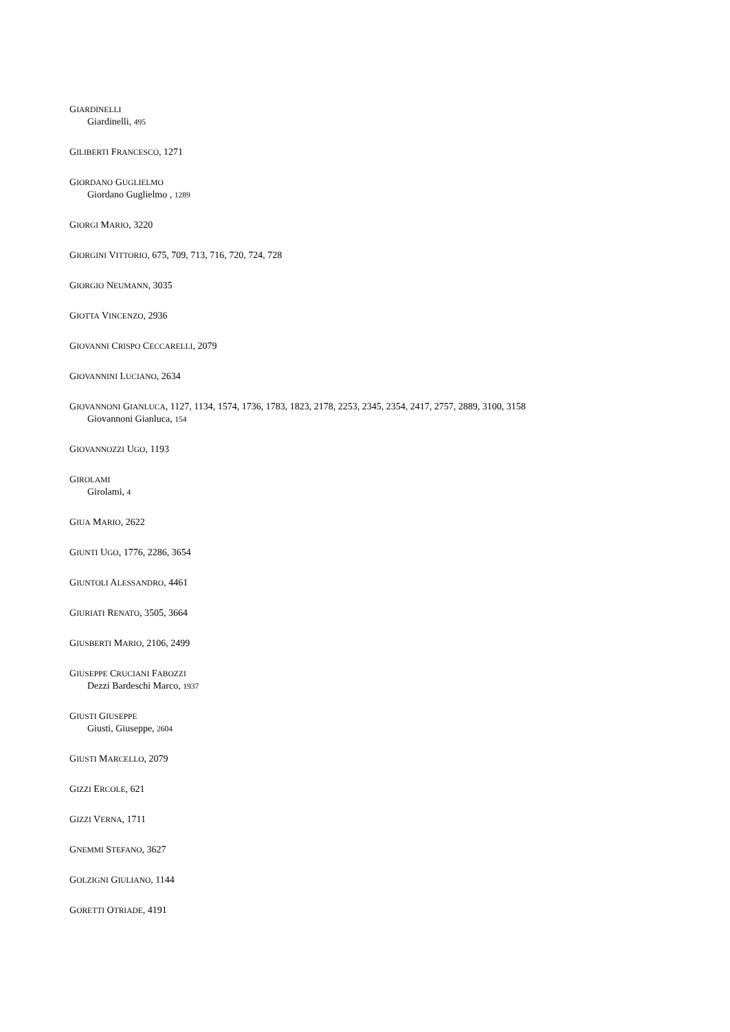GIARDINELLI
Giardinelli, 495
GILIBERTI FRANCESCO, 1271
GIORDANO GUGLIELMO
Giordano Guglielmo , 1289
GIORGI MARIO, 3220
GIORGINI VITTORIO, 675, 709, 713, 716, 720, 724, 728
GIORGIO NEUMANN, 3035
GIOTTA VINCENZO, 2936
GIOVANNI CRISPO CECCARELLI, 2079
GIOVANNINI LUCIANO, 2634
GIOVANNONI GIANLUCA, 1127, 1134, 1574, 1736, 1783, 1823, 2178, 2253, 2345, 2354, 2417, 2757, 2889, 3100, 3158
Giovannoni Gianluca, 154
GIOVANNOZZI UGO, 1193
GIROLAMI
Girolami, 4
GIUA MARIO, 2622
GIUNTI UGO, 1776, 2286, 3654
GIUNTOLI ALESSANDRO, 4461
GIURIATI RENATO, 3505, 3664
GIUSBERTI MARIO, 2106, 2499
GIUSEPPE CRUCIANI FABOZZI
Dezzi Bardeschi Marco, 1937
GIUSTI GIUSEPPE
Giusti, Giuseppe, 2604
GIUSTI MARCELLO, 2079
GIZZI ERCOLE, 621
GIZZI VERNA, 1711
GNEMMI STEFANO, 3627
GOLZIGNI GIULIANO, 1144
GORETTI OTRIADE, 4191